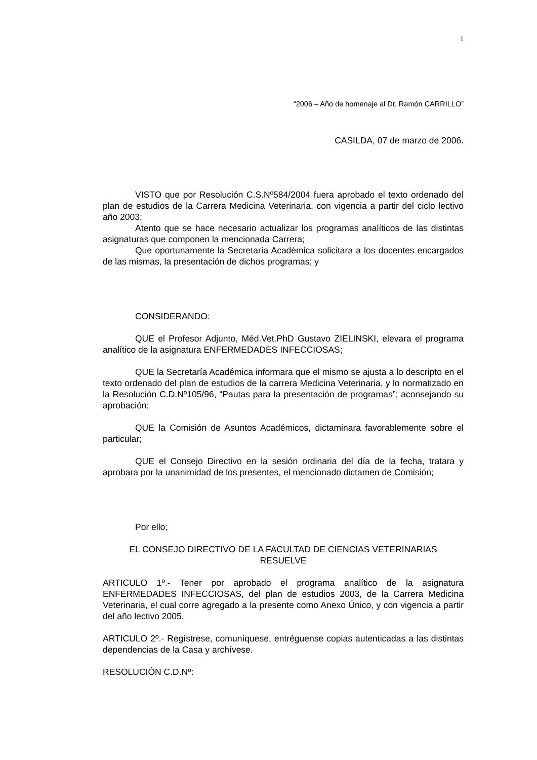1
“2006 – Año de homenaje al Dr. Ramón CARRILLO”
CASILDA, 07 de marzo de 2006.
VISTO que por Resolución C.S.Nº584/2004 fuera aprobado el texto ordenado del plan de estudios de la Carrera Medicina Veterinaria, con vigencia a partir del ciclo lectivo año 2003;
Atento que se hace necesario actualizar los programas analíticos de las distintas asignaturas que componen la mencionada Carrera;
Que oportunamente la Secretaría Académica solicitara a los docentes encargados de las mismas, la presentación de dichos programas; y
CONSIDERANDO:
QUE el Profesor Adjunto, Méd.Vet.PhD Gustavo ZIELINSKI, elevara el programa analítico de la asignatura ENFERMEDADES INFECCIOSAS;
QUE la Secretaría Académica informara que el mismo se ajusta a lo descripto en el texto ordenado del plan de estudios de la carrera Medicina Veterinaria, y lo normatizado en la Resolución C.D.Nº105/96, “Pautas para la presentación de programas”; aconsejando su aprobación;
QUE la Comisión de Asuntos Académicos, dictaminara favorablemente sobre el particular;
QUE el Consejo Directivo en la sesión ordinaria del día de la fecha, tratara y aprobara por la unanimidad de los presentes, el mencionado dictamen de Comisión;
Por ello;
EL CONSEJO DIRECTIVO DE LA FACULTAD DE CIENCIAS VETERINARIAS
RESUELVE
ARTICULO 1º.- Tener por aprobado el programa analítico de la asignatura ENFERMEDADES INFECCIOSAS, del plan de estudios 2003, de la Carrera Medicina Veterinaria, el cual corre agregado a la presente como Anexo Único, y con vigencia a partir del año lectivo 2005.
ARTICULO 2º.- Regístrese, comuníquese, entréguense copias autenticadas a las distintas dependencias de la Casa y archívese.
RESOLUCIÓN C.D.Nº: